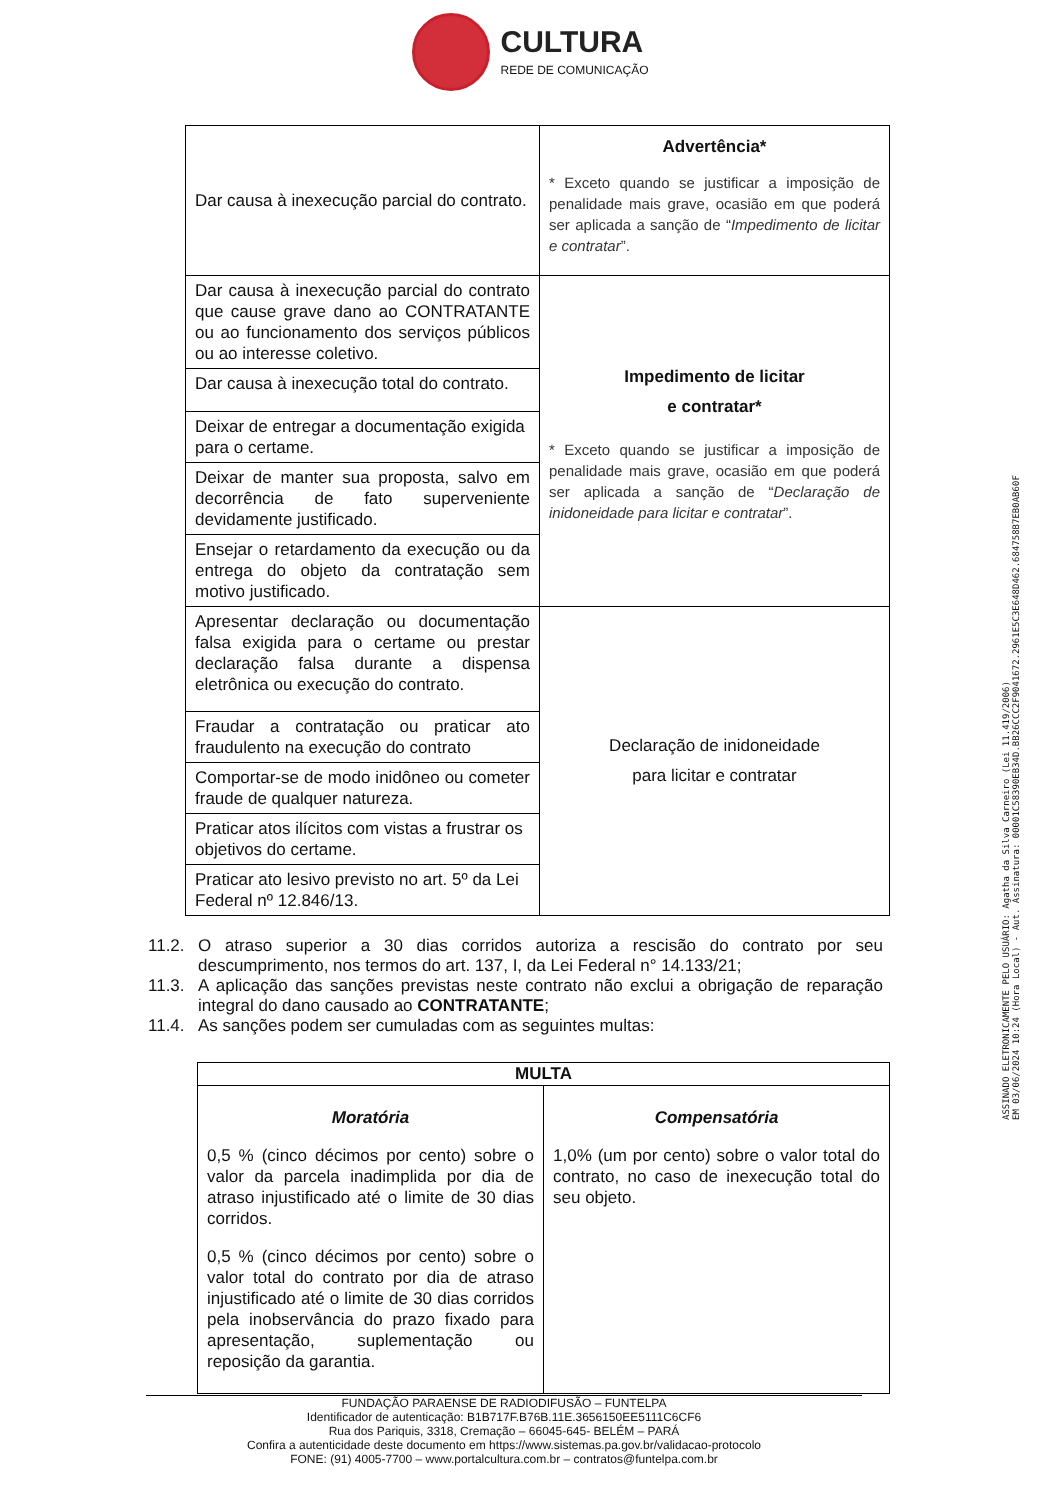CULTURA
REDE DE COMUNICAÇÃO
| Dar causa à inexecução parcial do contrato. | Advertência* * Exceto quando se justificar a imposição de penalidade mais grave, ocasião em que poderá ser aplicada a sanção de “ Impedimento de licitar e contratar ”. |
| Dar causa à inexecução parcial do contrato que cause grave dano ao CONTRATANTE ou ao funcionamento dos serviços públicos ou ao interesse coletivo. | Impedimento de licitar e contratar* * Exceto quando se justificar a imposição de penalidade mais grave, ocasião em que poderá ser aplicada a sanção de “ Declaração de inidoneidade para licitar e contratar ”. |
| Dar causa à inexecução total do contrato. | |
| Deixar de entregar a documentação exigida para o certame. | |
| Deixar de manter sua proposta, salvo em decorrência de fato superveniente devidamente justificado. | |
| Ensejar o retardamento da execução ou da entrega do objeto da contratação sem motivo justificado. | |
| Apresentar declaração ou documentação falsa exigida para o certame ou prestar declaração falsa durante a dispensa eletrônica ou execução do contrato. | Declaração de inidoneidade para licitar e contratar |
| Fraudar a contratação ou praticar ato fraudulento na execução do contrato | |
| Comportar-se de modo inidôneo ou cometer fraude de qualquer natureza. | |
| Praticar atos ilícitos com vistas a frustrar os objetivos do certame. | |
| Praticar ato lesivo previsto no art. 5º da Lei Federal nº 12.846/13. | |
11.2. O atraso superior a 30 dias corridos autoriza a rescisão do contrato por seu descumprimento, nos termos do art. 137, I, da Lei Federal n° 14.133/21;
11.3. A aplicação das sanções previstas neste contrato não exclui a obrigação de reparação integral do dano causado ao CONTRATANTE;
11.4. As sanções podem ser cumuladas com as seguintes multas:
| MULTA | |
| --- | --- |
| Moratória 0,5 % (cinco décimos por cento) sobre o valor da parcela inadimplida por dia de atraso injustificado até o limite de 30 dias corridos. 0,5 % (cinco décimos por cento) sobre o valor total do contrato por dia de atraso injustificado até o limite de 30 dias corridos pela inobservância do prazo fixado para apresentação, suplementação ou reposição da garantia. | Compensatória 1,0% (um por cento) sobre o valor total do contrato, no caso de inexecução total do seu objeto. |
ASSINADO ELETRONICAMENTE PELO USUÁRIO: Agatha da Silva Carneiro (Lei 11.419/2006)
EM 03/06/2024 10:24 (Hora Local) - Aut. Assinatura: 00001C58390EB34D.BB26CCC2F9041672.2961E5C3E648D462.684758B7EB0AB60F
FUNDAÇÃO PARAENSE DE RADIODIFUSÃO – FUNTELPA
Identificador de autenticação: B1B717F.B76B.11E.3656150EE5111C6CF6
Rua dos Pariquis, 3318, Cremação – 66045-645- BELÉM – PARÁ
Confira a autenticidade deste documento em https://www.sistemas.pa.gov.br/validacao-protocolo
FONE: (91) 4005-7700 – www.portalcultura.com.br – contratos@funtelpa.com.br